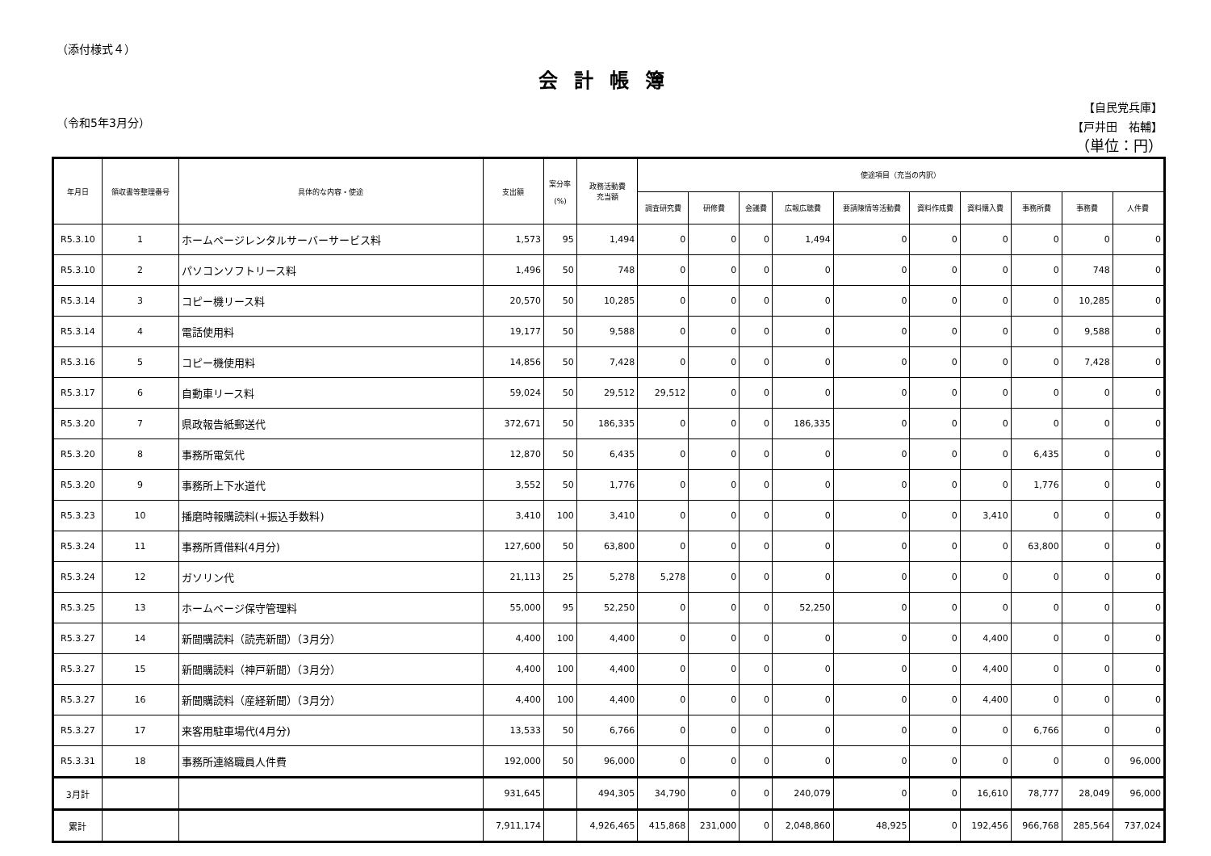（添付様式４）
会計帳簿
（令和5年3月分）
【自民党兵庫】
【戸井田　祐輔】
（単位：円）
| 年月日 | 領収書等整理番号 | 具体的な内容・使途 | 支出額 | 案分率 (%) | 政務活動費 充当額 | 使途項目（充当の内訳） | | | | | | | | | |
| --- | --- | --- | --- | --- | --- | --- | --- | --- | --- | --- | --- | --- | --- | --- | --- |
| | | | | | | 調査研究費 | 研修費 | 会議費 | 広報広聴費 | 要請陳情等活動費 | 資料作成費 | 資料購入費 | 事務所費 | 事務費 | 人件費 |
| R5.3.10 | 1 | ホームページレンタルサーバーサービス料 | 1,573 | 95 | 1,494 | 0 | 0 | 0 | 1,494 | 0 | 0 | 0 | 0 | 0 | 0 |
| R5.3.10 | 2 | パソコンソフトリース料 | 1,496 | 50 | 748 | 0 | 0 | 0 | 0 | 0 | 0 | 0 | 0 | 748 | 0 |
| R5.3.14 | 3 | コピー機リース料 | 20,570 | 50 | 10,285 | 0 | 0 | 0 | 0 | 0 | 0 | 0 | 0 | 10,285 | 0 |
| R5.3.14 | 4 | 電話使用料 | 19,177 | 50 | 9,588 | 0 | 0 | 0 | 0 | 0 | 0 | 0 | 0 | 9,588 | 0 |
| R5.3.16 | 5 | コピー機使用料 | 14,856 | 50 | 7,428 | 0 | 0 | 0 | 0 | 0 | 0 | 0 | 0 | 7,428 | 0 |
| R5.3.17 | 6 | 自動車リース料 | 59,024 | 50 | 29,512 | 29,512 | 0 | 0 | 0 | 0 | 0 | 0 | 0 | 0 | 0 |
| R5.3.20 | 7 | 県政報告紙郵送代 | 372,671 | 50 | 186,335 | 0 | 0 | 0 | 186,335 | 0 | 0 | 0 | 0 | 0 | 0 |
| R5.3.20 | 8 | 事務所電気代 | 12,870 | 50 | 6,435 | 0 | 0 | 0 | 0 | 0 | 0 | 0 | 6,435 | 0 | 0 |
| R5.3.20 | 9 | 事務所上下水道代 | 3,552 | 50 | 1,776 | 0 | 0 | 0 | 0 | 0 | 0 | 0 | 1,776 | 0 | 0 |
| R5.3.23 | 10 | 播磨時報購読料(+振込手数料) | 3,410 | 100 | 3,410 | 0 | 0 | 0 | 0 | 0 | 0 | 3,410 | 0 | 0 | 0 |
| R5.3.24 | 11 | 事務所賃借料(4月分) | 127,600 | 50 | 63,800 | 0 | 0 | 0 | 0 | 0 | 0 | 0 | 63,800 | 0 | 0 |
| R5.3.24 | 12 | ガソリン代 | 21,113 | 25 | 5,278 | 5,278 | 0 | 0 | 0 | 0 | 0 | 0 | 0 | 0 | 0 |
| R5.3.25 | 13 | ホームページ保守管理料 | 55,000 | 95 | 52,250 | 0 | 0 | 0 | 52,250 | 0 | 0 | 0 | 0 | 0 | 0 |
| R5.3.27 | 14 | 新聞購読料（読売新聞）（3月分） | 4,400 | 100 | 4,400 | 0 | 0 | 0 | 0 | 0 | 0 | 4,400 | 0 | 0 | 0 |
| R5.3.27 | 15 | 新聞購読料（神戸新聞）（3月分） | 4,400 | 100 | 4,400 | 0 | 0 | 0 | 0 | 0 | 0 | 4,400 | 0 | 0 | 0 |
| R5.3.27 | 16 | 新聞購読料（産経新聞）（3月分） | 4,400 | 100 | 4,400 | 0 | 0 | 0 | 0 | 0 | 0 | 4,400 | 0 | 0 | 0 |
| R5.3.27 | 17 | 来客用駐車場代(4月分) | 13,533 | 50 | 6,766 | 0 | 0 | 0 | 0 | 0 | 0 | 0 | 6,766 | 0 | 0 |
| R5.3.31 | 18 | 事務所連絡職員人件費 | 192,000 | 50 | 96,000 | 0 | 0 | 0 | 0 | 0 | 0 | 0 | 0 | 0 | 96,000 |
| 3月計 | | | 931,645 | | 494,305 | 34,790 | 0 | 0 | 240,079 | 0 | 0 | 16,610 | 78,777 | 28,049 | 96,000 |
| 累計 | | | 7,911,174 | | 4,926,465 | 415,868 | 231,000 | 0 | 2,048,860 | 48,925 | 0 | 192,456 | 966,768 | 285,564 | 737,024 |